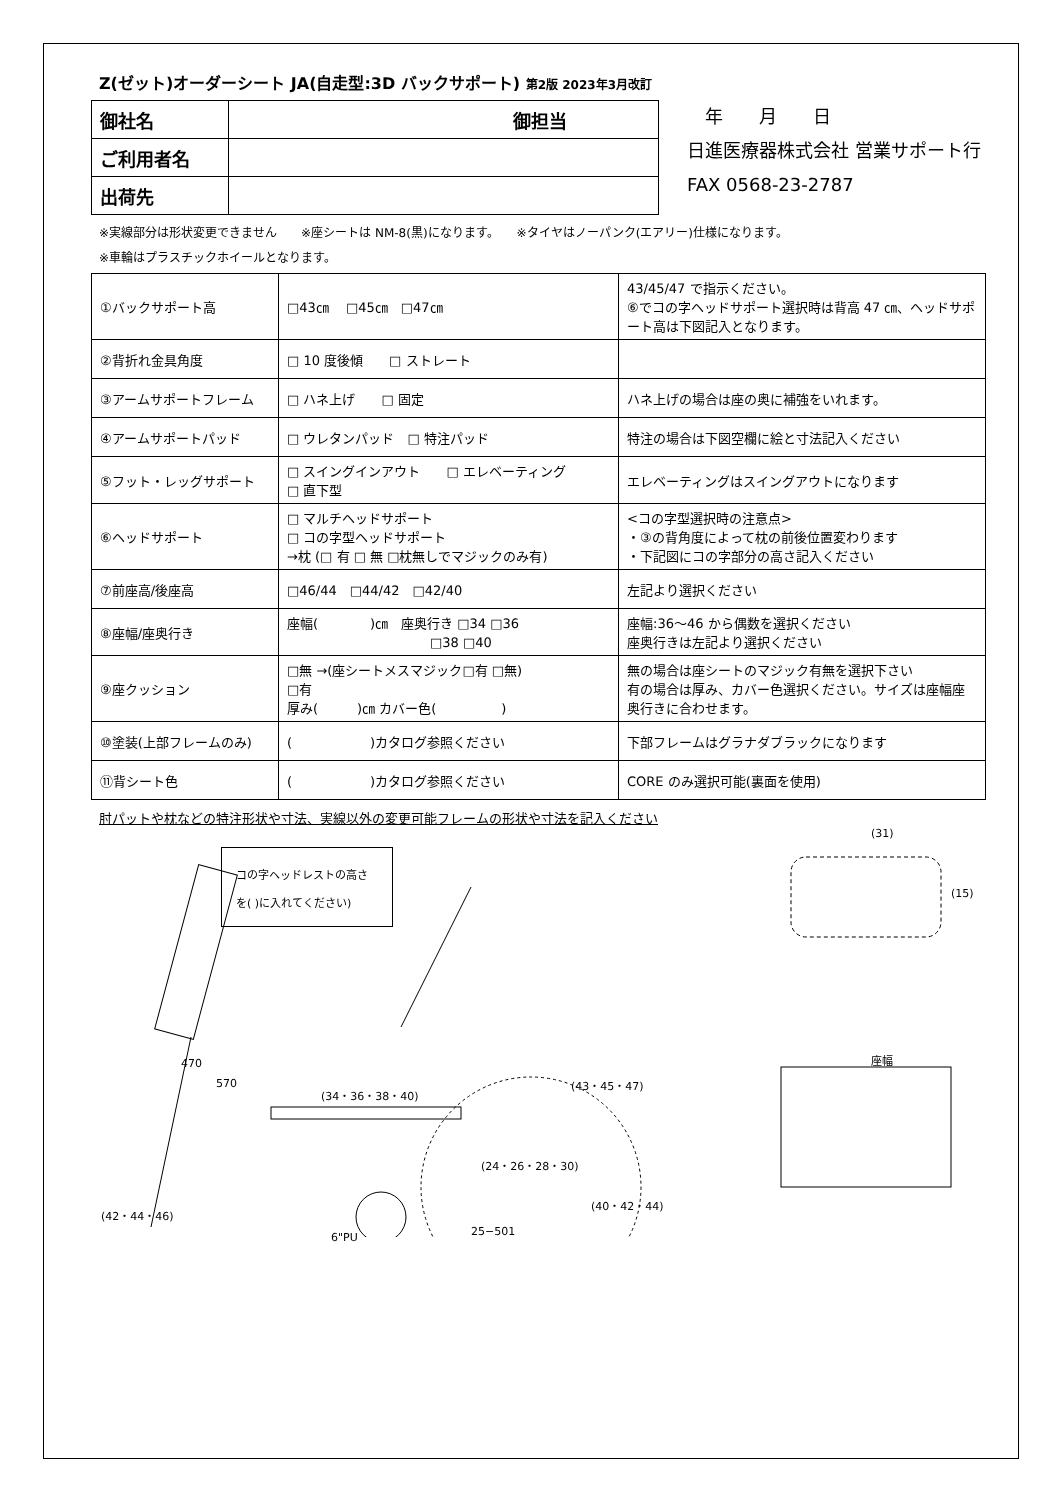Z(ゼット)オーダーシート JA(自走型:3D バックサポート) 第2版 2023年3月改訂
| 御社名 | 御担当 |
| ご利用者名 | |
| 出荷先 | |
　年　　月　　日
日進医療器株式会社 営業サポート行
FAX 0568-23-2787
※実線部分は形状変更できません　　※座シートは NM-8(黒)になります。　　※タイヤはノーパンク(エアリー)仕様になります。
※車輪はプラスチックホイールとなります。
| ①バックサポート高 | □43㎝ □45㎝ □47㎝ | 43/45/47 で指示ください。 ⑥でコの字ヘッドサポート選択時は背高 47 ㎝、ヘッドサポート高は下図記入となります。 |
| ②背折れ金具角度 | □ 10 度後傾 □ ストレート | |
| ③アームサポートフレーム | □ ハネ上げ □ 固定 | ハネ上げの場合は座の奥に補強をいれます。 |
| ④アームサポートパッド | □ ウレタンパッド □ 特注パッド | 特注の場合は下図空欄に絵と寸法記入ください |
| ⑤フット・レッグサポート | □ スイングインアウト □ エレベーティング □ 直下型 | エレベーティングはスイングアウトになります |
| ⑥ヘッドサポート | □ マルチヘッドサポート □ コの字型ヘッドサポート →枕 (□ 有 □ 無 □枕無しでマジックのみ有) | <コの字型選択時の注意点> ・③の背角度によって枕の前後位置変わります ・下記図にコの字部分の高さ記入ください |
| ⑦前座高/後座高 | □46/44 □44/42 □42/40 | 左記より選択ください |
| ⑧座幅/座奥行き | 座幅( )㎝ 座奥行き □34 □36 □38 □40 | 座幅:36～46 から偶数を選択ください 座奥行きは左記より選択ください |
| ⑨座クッション | □無 →(座シートメスマジック□有 □無) □有 厚み( )㎝ カバー色( ) | 無の場合は座シートのマジック有無を選択下さい 有の場合は厚み、カバー色選択ください。サイズは座幅座奥行きに合わせます。 |
| ⑩塗装(上部フレームのみ) | ( )カタログ参照ください | 下部フレームはグラナダブラックになります |
| ⑪背シート色 | ( )カタログ参照ください | CORE のみ選択可能(裏面を使用) |
肘パットや枕などの特注形状や寸法、実線以外の変更可能フレームの形状や寸法を記入ください
コの字ヘッドレストの高さ
を( )に入れてください)
470
570
(34・36・38・40)
(24・26・28・30)
(43・45・47)
(42・44・46)
(40・42・44)
(31)
(15)
座幅
25−501 6"PU